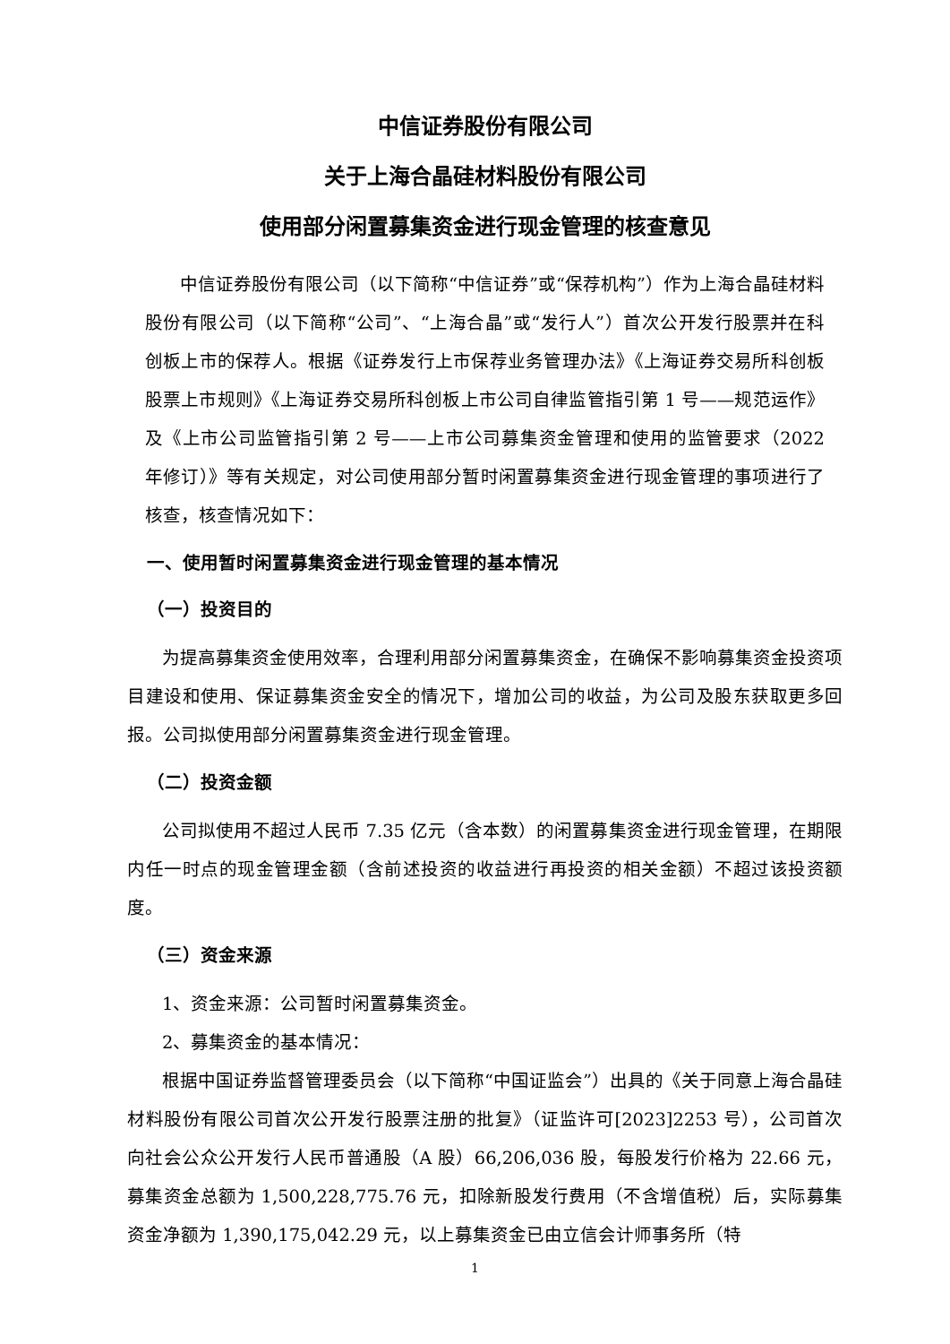中信证券股份有限公司
关于上海合晶硅材料股份有限公司
使用部分闲置募集资金进行现金管理的核查意见
中信证券股份有限公司（以下简称“中信证券”或“保荐机构”）作为上海合晶硅材料股份有限公司（以下简称“公司”、“上海合晶”或“发行人”）首次公开发行股票并在科创板上市的保荐人。根据《证券发行上市保荐业务管理办法》《上海证券交易所科创板股票上市规则》《上海证券交易所科创板上市公司自律监管指引第 1 号——规范运作》及《上市公司监管指引第 2 号——上市公司募集资金管理和使用的监管要求（2022 年修订）》等有关规定，对公司使用部分暂时闲置募集资金进行现金管理的事项进行了核查，核查情况如下：
一、使用暂时闲置募集资金进行现金管理的基本情况
（一）投资目的
为提高募集资金使用效率，合理利用部分闲置募集资金，在确保不影响募集资金投资项目建设和使用、保证募集资金安全的情况下，增加公司的收益，为公司及股东获取更多回报。公司拟使用部分闲置募集资金进行现金管理。
（二）投资金额
公司拟使用不超过人民币 7.35 亿元（含本数）的闲置募集资金进行现金管理，在期限内任一时点的现金管理金额（含前述投资的收益进行再投资的相关金额）不超过该投资额度。
（三）资金来源
1、资金来源：公司暂时闲置募集资金。
2、募集资金的基本情况：
根据中国证券监督管理委员会（以下简称“中国证监会”）出具的《关于同意上海合晶硅材料股份有限公司首次公开发行股票注册的批复》（证监许可[2023]2253 号），公司首次向社会公众公开发行人民币普通股（A 股）66,206,036 股，每股发行价格为 22.66 元，募集资金总额为 1,500,228,775.76 元，扣除新股发行费用（不含增值税）后，实际募集资金净额为 1,390,175,042.29 元，以上募集资金已由立信会计师事务所（特
1